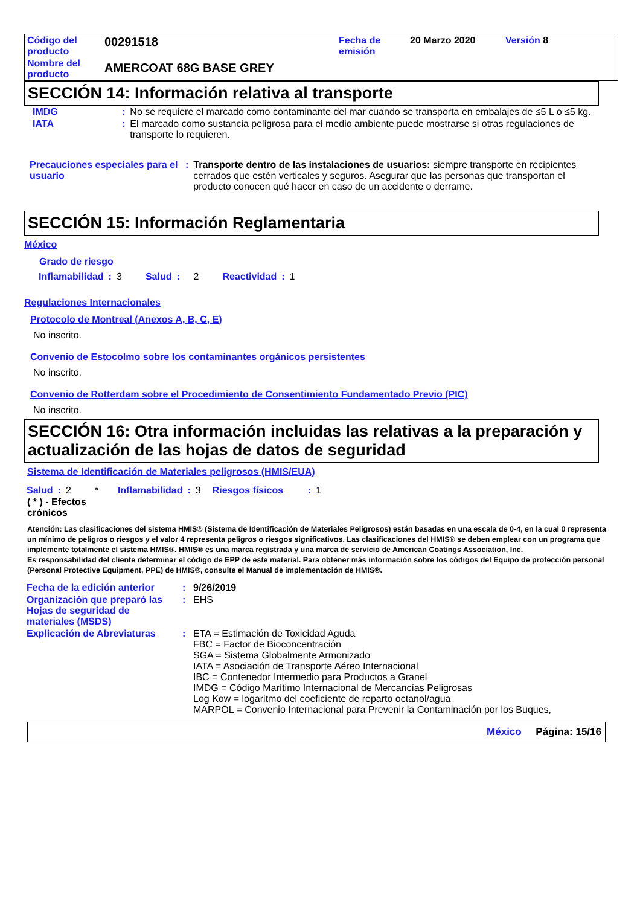| Código del producto | 00291518 | Fecha de emisión | 20 Marzo 2020 | Versión 8 |
| Nombre del producto | AMERCOAT 68G BASE GREY | | | |
SECCIÓN 14: Información relativa al transporte
| IMDG | : | No se requiere el marcado como contaminante del mar cuando se transporta en embalajes de ≤5 L o ≤5 kg. |
| IATA | : | El marcado como sustancia peligrosa para el medio ambiente puede mostrarse si otras regulaciones de transporte lo requieren. |
| Precauciones especiales para el usuario | : | Transporte dentro de las instalaciones de usuarios: siempre transporte en recipientes cerrados que estén verticales y seguros. Asegurar que las personas que transportan el producto conocen qué hacer en caso de un accidente o derrame. |
SECCIÓN 15: Información Reglamentaria
México
Grado de riesgo
| Inflamabilidad | : | 3 | Salud | : | 2 | Reactividad | : | 1 |
Regulaciones Internacionales
Protocolo de Montreal (Anexos A, B, C, E)
No inscrito.
Convenio de Estocolmo sobre los contaminantes orgánicos persistentes
No inscrito.
Convenio de Rotterdam sobre el Procedimiento de Consentimiento Fundamentado Previo (PIC)
No inscrito.
SECCIÓN 16: Otra información incluidas las relativas a la preparación y actualización de las hojas de datos de seguridad
Sistema de Identificación de Materiales peligrosos (HMIS/EUA)
| Salud | : | 2 | * | Inflamabilidad | : | 3 | Riesgos físicos | : | 1 |
( * ) - Efectos crónicos
Atención: Las clasificaciones del sistema HMIS® (Sistema de Identificación de Materiales Peligrosos) están basadas en una escala de 0-4, en la cual 0 representa un mínimo de peligros o riesgos y el valor 4 representa peligros o riesgos significativos. Las clasificaciones del HMIS® se deben emplear con un programa que implemente totalmente el sistema HMIS®. HMIS® es una marca registrada y una marca de servicio de American Coatings Association, Inc.
Es responsabilidad del cliente determinar el código de EPP de este material. Para obtener más información sobre los códigos del Equipo de protección personal (Personal Protective Equipment, PPE) de HMIS®, consulte el Manual de implementación de HMIS®.
| Fecha de la edición anterior | : | 9/26/2019 |
| Organización que preparó las Hojas de seguridad de materiales (MSDS) | : | EHS |
| Explicación de Abreviaturas | : | ETA = Estimación de Toxicidad Aguda FBC = Factor de Bioconcentración SGA = Sistema Globalmente Armonizado IATA = Asociación de Transporte Aéreo Internacional IBC = Contenedor Intermedio para Productos a Granel IMDG = Código Marítimo Internacional de Mercancías Peligrosas Log Kow = logaritmo del coeficiente de reparto octanol/agua MARPOL = Convenio Internacional para Prevenir la Contaminación por los Buques, |
México Página: 15/16